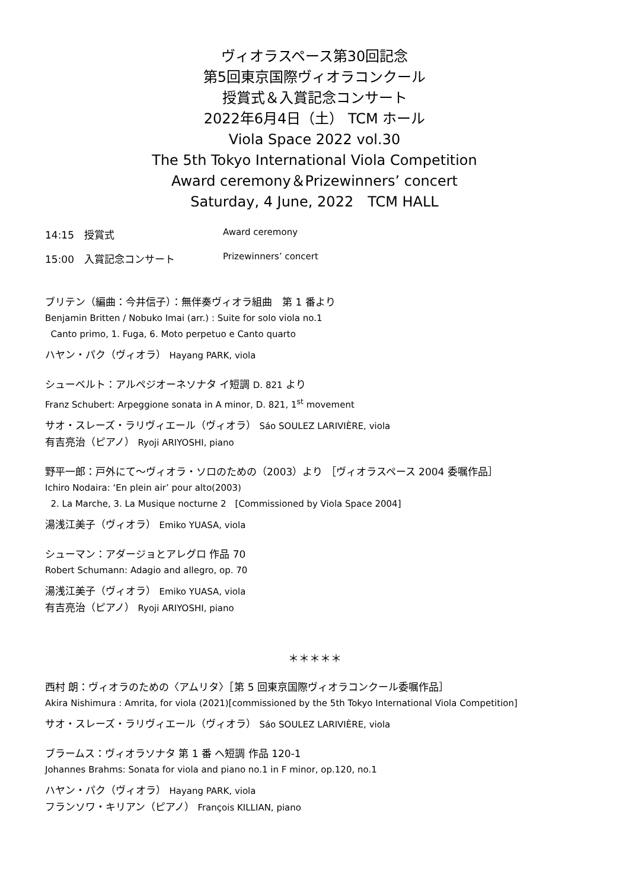ヴィオラスペース第30回記念
第5回東京国際ヴィオラコンクール
授賞式＆入賞記念コンサート
2022年6月4日（土） TCM ホール
Viola Space 2022 vol.30
The 5th Tokyo International Viola Competition
Award ceremony＆Prizewinners’ concert
Saturday, 4 June, 2022　TCM HALL
14:15　授賞式 Award ceremony
15:00　入賞記念コンサート Prizewinners’ concert
ブリテン（編曲：今井信子）：無伴奏ヴィオラ組曲　第 1 番より
Benjamin Britten / Nobuko Imai (arr.) : Suite for solo viola no.1
Canto primo, 1. Fuga, 6. Moto perpetuo e Canto quarto
ハヤン・パク（ヴィオラ） Hayang PARK, viola
シューベルト：アルペジオーネソナタ イ短調 D. 821 より
Franz Schubert: Arpeggione sonata in A minor, D. 821, 1<sup>st</sup> movement
サオ・スレーズ・ラリヴィエール（ヴィオラ） Sáo SOULEZ LARIVIÈRE, viola
有吉亮治（ピアノ） Ryoji ARIYOSHI, piano
野平一郎：戸外にて～ヴィオラ・ソロのための（2003）より ［ヴィオラスペース 2004 委嘱作品］
Ichiro Nodaira: ‘En plein air’ pour alto(2003)
2. La Marche, 3. La Musique nocturne 2　[Commissioned by Viola Space 2004]
湯浅江美子（ヴィオラ） Emiko YUASA, viola
シューマン：アダージョとアレグロ 作品 70
Robert Schumann: Adagio and allegro, op. 70
湯浅江美子（ヴィオラ） Emiko YUASA, viola
有吉亮治（ピアノ） Ryoji ARIYOSHI, piano
＊＊＊＊＊
西村 朗：ヴィオラのための〈アムリタ〉［第 5 回東京国際ヴィオラコンクール委嘱作品］
Akira Nishimura : Amrita, for viola (2021)[commissioned by the 5th Tokyo International Viola Competition]
サオ・スレーズ・ラリヴィエール（ヴィオラ） Sáo SOULEZ LARIVIÈRE, viola
ブラームス：ヴィオラソナタ 第 1 番 ヘ短調 作品 120-1
Johannes Brahms: Sonata for viola and piano no.1 in F minor, op.120, no.1
ハヤン・パク（ヴィオラ） Hayang PARK, viola
フランソワ・キリアン（ピアノ） François KILLIAN, piano